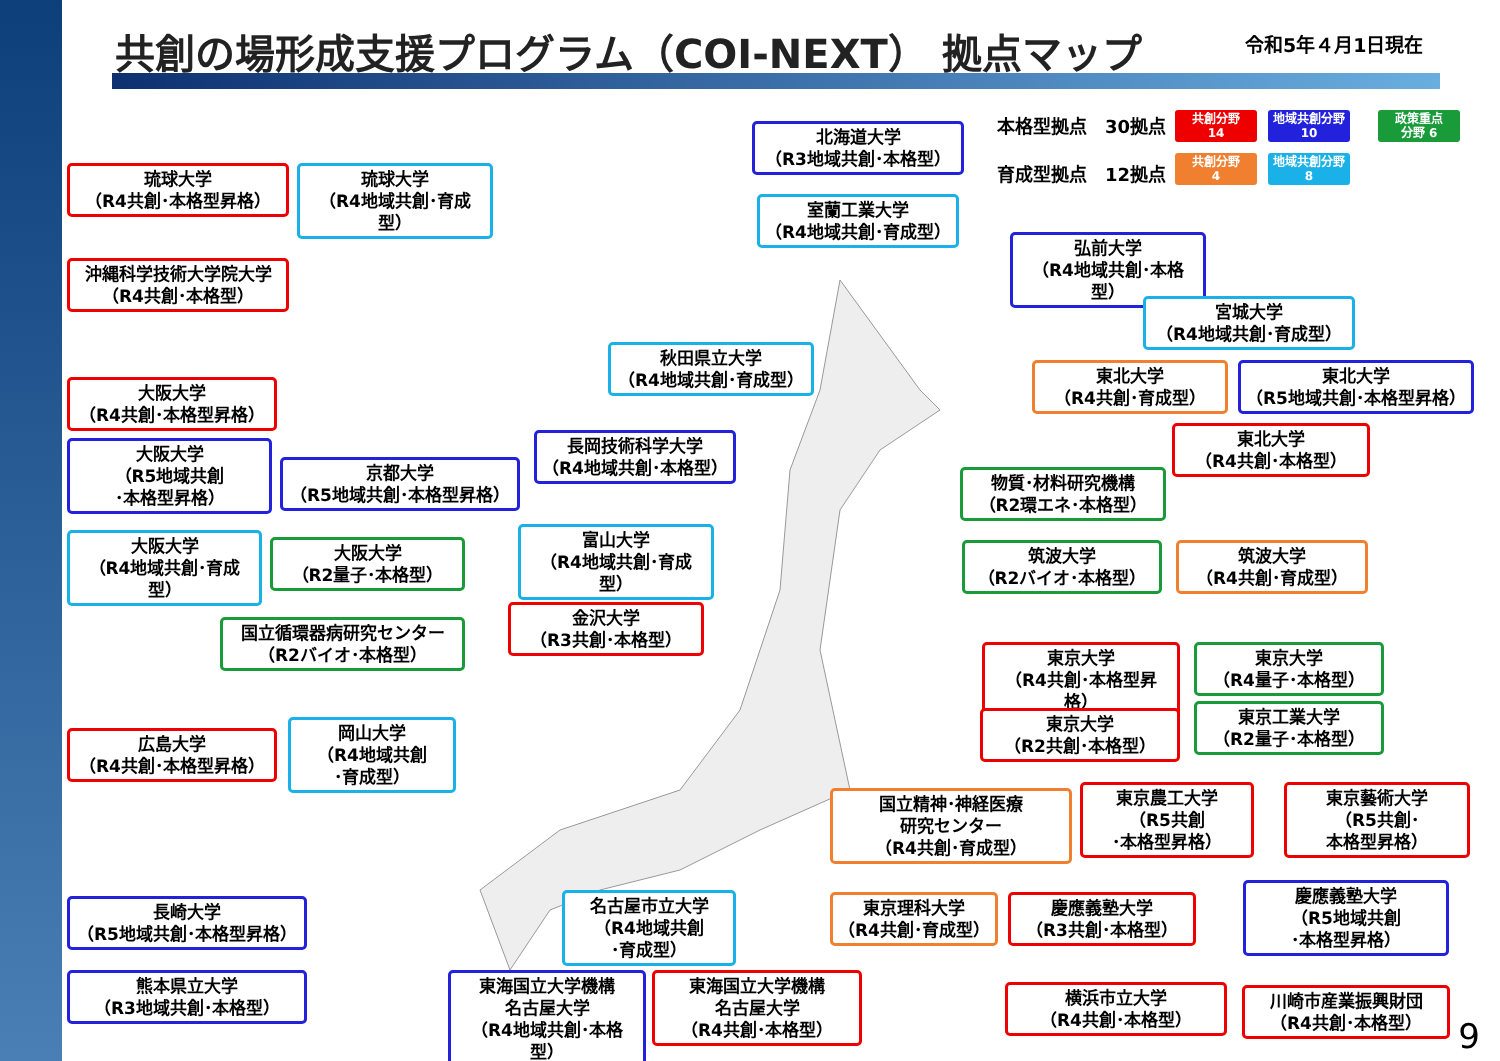共創の場形成支援プログラム（COI-NEXT） 拠点マップ
令和5年４月1日現在
本格型拠点　30拠点
共創分野
14
地域共創分野
10
政策重点
分野 6
育成型拠点　12拠点
共創分野
4
地域共創分野
8
北海道大学
（R3地域共創･本格型）
琉球大学
（R4共創･本格型昇格）
琉球大学
（R4地域共創･育成型）
室蘭工業大学
（R4地域共創･育成型）
弘前大学
（R4地域共創･本格型）
沖縄科学技術大学院大学
（R4共創･本格型）
宮城大学
（R4地域共創･育成型）
秋田県立大学
（R4地域共創･育成型）
東北大学
（R4共創･育成型）
東北大学
（R5地域共創･本格型昇格）
大阪大学
（R4共創･本格型昇格）
長岡技術科学大学
（R4地域共創･本格型）
東北大学
（R4共創･本格型）
大阪大学
（R5地域共創
･本格型昇格）
京都大学
（R5地域共創･本格型昇格）
物質･材料研究機構
（R2環エネ･本格型）
大阪大学
（R4地域共創･育成型）
大阪大学
（R2量子･本格型）
富山大学
（R4地域共創･育成型）
筑波大学
（R2バイオ･本格型）
筑波大学
（R4共創･育成型）
国立循環器病研究センター
（R2バイオ･本格型）
金沢大学
（R3共創･本格型）
東京大学
（R4共創･本格型昇格）
東京大学
（R4量子･本格型）
東京大学
（R2共創･本格型）
東京工業大学
（R2量子･本格型）
広島大学
（R4共創･本格型昇格）
岡山大学
（R4地域共創
･育成型）
国立精神･神経医療
研究センター
（R4共創･育成型）
東京農工大学
（R5共創
･本格型昇格）
東京藝術大学
（R5共創･
本格型昇格）
長崎大学
（R5地域共創･本格型昇格）
名古屋市立大学
（R4地域共創
･育成型）
東京理科大学
（R4共創･育成型）
慶應義塾大学
（R3共創･本格型）
慶應義塾大学
（R5地域共創
･本格型昇格）
熊本県立大学
（R3地域共創･本格型）
東海国立大学機構
名古屋大学
（R4地域共創･本格型）
東海国立大学機構
名古屋大学
（R4共創･本格型）
横浜市立大学
（R4共創･本格型）
川崎市産業振興財団
（R4共創･本格型）
9